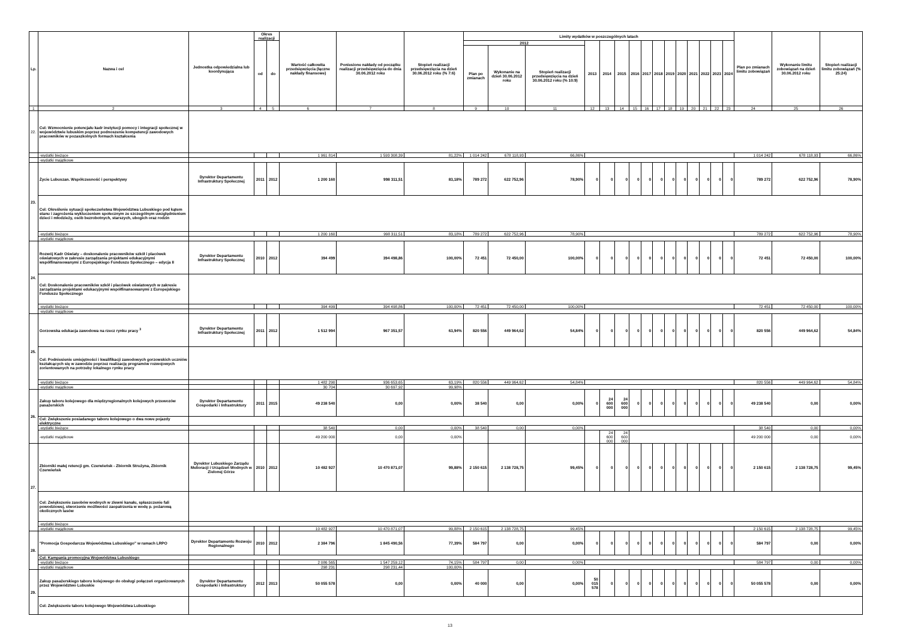| Lp. | Nazwa i cel | Jednostka odpowiedzialna lub koordynująca | Okres realizacji | | Wartość całkowita przedsięwzięcia (łączne nakłady finansowe) | Poniesione nakłady od początku realizacji przedsięwzięcia do dnia 30.06.2012 roku | Stopień realizacji przedsięwzięcia na dzień 30.06.2012 roku (% 7:6) | Limity wydatków w poszczególnych latach | | | | | | | | | | | | | | | Plan po zmianach limitu zobowiązań | Wykonanie limitu zobowiązań na dzień 30.06.2012 roku | Stopień realizacji limitu zobowiązań (% 25:24) |
| --- | --- | --- | --- | --- | --- | --- | --- | --- | --- | --- | --- | --- | --- | --- | --- | --- | --- | --- | --- | --- | --- | --- | --- | --- | --- |
| | | | od | do | | | | 2012 | | | 2013 | 2014 | 2015 | 2016 | 2017 | 2018 | 2019 | 2020 | 2021 | 2022 | 2023 | 2024 | | | |
| | | | | | | | | Plan po zmianach | Wykonanie na dzień 30.06.2012 roku | Stopień realizacji przedsięwzięcia na dzień 30.06.2012 roku (% 10:9) | | | | | | | | | | | | | | | |
| 1 | 2 | 3 | 4 | 5 | 6 | 7 | 8 | 9 | 10 | 11 | 12 | 13 | 14 | 15 | 16 | 17 | 18 | 19 | 20 | 21 | 22 | 23 | 24 | 25 | 26 |
| 22. | Cel: Wzmocnienie potencjału kadr instytucji pomocy i integracji społecznej w województwie lubuskim poprzez podnoszenie kompetencji zawodowych pracowników w pozaszkolnych formach kształcenia | | | | | | | | | | | | | | | | | | | | | | | | |
| | -wydatki bieżące | | | | 1 961 814 | 1 593 308,39 | 81,22% | 1 014 242 | 678 118,93 | 66,86% | | | | | | | | | | | | | 1 014 242 | 678 118,93 | 66,86% |
| | -wydatki majątkowe | | | | | | | | | | | | | | | | | | | | | | | | |
| 23. | Życie Lubuszan. Współczesność i perspektywy | Dyrektor Departamentu Infrastruktury Społecznej | 2011 | 2012 | 1 200 160 | 998 311,51 | 83,18% | 789 272 | 622 752,96 | 78,90% | 0 | 0 | 0 | 0 | 0 | 0 | 0 | 0 | 0 | 0 | 0 | 0 | 789 272 | 622 752,96 | 78,90% |
| | Cel: Określenie sytuacji społeczeństwa Województwa Lubuskiego pod kątem stanu i zagrożenia wykluczeniem społecznym ze szczególnym uwzględnieniem dzieci i młodzieży, osób bezrobotnych, starszych, ubogich oraz rodzin | | | | | | | | | | | | | | | | | | | | | | | | |
| | -wydatki bieżące | | | | 1 200 160 | 998 311,51 | 83,18% | 789 272 | 622 752,96 | 78,90% | | | | | | | | | | | | | 789 272 | 622 752,96 | 78,90% |
| | -wydatki majątkowe | | | | | | | | | | | | | | | | | | | | | | | | |
| 24. | Rozwój Kadr Oświaty – doskonalenie pracowników szkół i placówek oświatowych w zakresie zarządzania projektami edukacyjnymi współfinansowanymi z Europejskiego Funduszu Społecznego – edycja II | Dyrektor Departamentu Infrastruktury Społecznej | 2010 | 2012 | 394 499 | 394 498,86 | 100,00% | 72 451 | 72 450,00 | 100,00% | 0 | 0 | 0 | 0 | 0 | 0 | 0 | 0 | 0 | 0 | 0 | 0 | 72 451 | 72 450,00 | 100,00% |
| | Cel: Doskonalenie pracowników szkół i placówek oświatowych w zakresie zarządzania projektami edukacyjnymi współfinansowanymi z Europejskiego Funduszu Społecznego | | | | | | | | | | | | | | | | | | | | | | | | |
| | -wydatki bieżące | | | | 394 499 | 394 498,86 | 100,00% | 72 451 | 72 450,00 | 100,00% | | | | | | | | | | | | | 72 451 | 72 450,00 | 100,00% |
| | -wydatki majątkowe | | | | | | | | | | | | | | | | | | | | | | | | |
| 25. | Gorzowska edukacja zawodowa na rzecz rynku pracy <sup>3</sup> | Dyrektor Departamentu Infrastruktury Społecznej | 2011 | 2012 | 1 512 994 | 967 351,57 | 63,94% | 820 556 | 449 964,62 | 54,84% | 0 | 0 | 0 | 0 | 0 | 0 | 0 | 0 | 0 | 0 | 0 | 0 | 820 556 | 449 964,62 | 54,84% |
| | Cel: Podniesienie umiejętności i kwalifikacji zawodowych gorzowskich uczniów kształcących się w zawodzie poprzez realizację programów rozwojowych zorientowanych na potrzeby lokalnego rynku pracy | | | | | | | | | | | | | | | | | | | | | | | | |
| | -wydatki bieżące | | | | 1 482 290 | 936 653,65 | 63,19% | 820 556 | 449 964,62 | 54,84% | | | | | | | | | | | | | 820 556 | 449 964,62 | 54,84% |
| | -wydatki majątkowe | | | | 30 704 | 30 697,92 | 99,98% | | | | | | | | | | | | | | | | | | |
| 26. | Zakup taboru kolejowego dla międzyregionalnych kolejowych przewozów pasażerskich | Dyrektor Departamentu Gospodarki i Infrastruktury | 2011 | 2015 | 49 238 540 | 0,00 | 0,00% | 38 540 | 0,00 | 0,00% | 0 | 24 600 000 | 24 600 000 | 0 | 0 | 0 | 0 | 0 | 0 | 0 | 0 | 0 | 49 238 540 | 0,00 | 0,00% |
| | Cel: Zwiększenie posiadanego taboru kolejowego o dwa nowe pojazdy elektryczne | | | | | | | | | | | | | | | | | | | | | | | | |
| | -wydatki bieżące | | | | 38 540 | 0,00 | 0,00% | 38 540 | 0,00 | 0,00% | | | | | | | | | | | | | 38 540 | 0,00 | 0,00% |
| | -wydatki majątkowe | | | | 49 200 000 | 0,00 | 0,00% | | | | | 24 600 000 | 24 600 000 | | | | | | | | | | 49 200 000 | 0,00 | 0,00% |
| 27. | Zbiorniki małej retencji gm. Czerwieńsk - Zbiornik Strużyna, Zbiornik Czerwieńsk | Dyrektor Lubuskiego Zarządu Melioracji i Urządzeń Wodnych w Zielonej Górze | 2010 | 2012 | 10 482 927 | 10 470 871,07 | 99,88% | 2 150 615 | 2 138 728,75 | 99,45% | 0 | 0 | 0 | 0 | 0 | 0 | 0 | 0 | 0 | 0 | 0 | 0 | 2 150 615 | 2 138 728,75 | 99,45% |
| | Cel: Zwiększenie zasobów wodnych w zlewni kanału, spłaszczenie fali powodziowej, stworzenie możliwości zaopatrzenia w wodę p. pożarową okolicznych lasów | | | | | | | | | | | | | | | | | | | | | | | | |
| | -wydatki bieżące | | | | | | | | | | | | | | | | | | | | | | | | |
| | -wydatki majątkowe | | | | 10 482 927 | 10 470 871,07 | 99,88% | 2 150 615 | 2 138 728,75 | 99,45% | | | | | | | | | | | | | 2 150 615 | 2 138 728,75 | 99,45% |
| 28. | "Promocja Gospodarcza Województwa Lubuskiego" w ramach LRPO | Dyrektor Departamentu Rozwoju Regionalnego | 2010 | 2012 | 2 384 796 | 1 845 490,56 | 77,39% | 584 797 | 0,00 | 0,00% | 0 | 0 | 0 | 0 | 0 | 0 | 0 | 0 | 0 | 0 | 0 | 0 | 584 797 | 0,00 | 0,00% |
| | Cel: Kampania promocyjna Województwa Lubuskiego | | | | | | | | | | | | | | | | | | | | | | | | |
| | -wydatki bieżące | | | | 2 086 565 | 1 547 259,12 | 74,15% | 584 797 | 0,00 | 0,00% | | | | | | | | | | | | | 584 797 | 0,00 | 0,00% |
| | -wydatki majątkowe | | | | 298 231 | 298 231,44 | 100,00% | | | | | | | | | | | | | | | | | | |
| 29. | Zakup pasażerskiego taboru kolejowego do obsługi połączeń organizowanych przez Województwo Lubuskie | Dyrektor Departamentu Gospodarki i Infrastruktury | 2012 | 2013 | 50 055 578 | 0,00 | 0,00% | 40 000 | 0,00 | 0,00% | 50 015 578 | 0 | 0 | 0 | 0 | 0 | 0 | 0 | 0 | 0 | 0 | 0 | 50 055 578 | 0,00 | 0,00% |
| | Cel: Zwiększenie taboru kolejowego Województwa Lubuskiego | | | | | | | | | | | | | | | | | | | | | | | | |
13